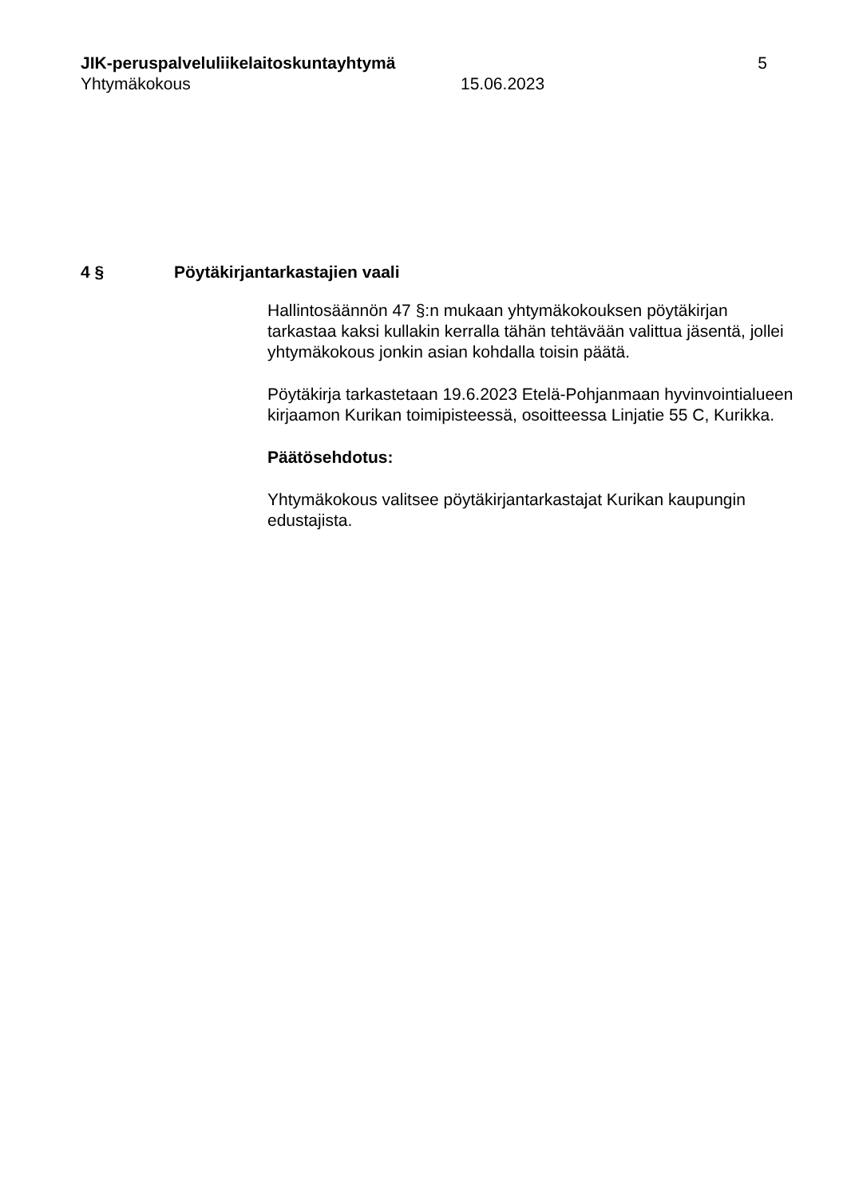JIK-peruspalveluliikelaitoskuntayhtymä
5
Yhtymäkokous 15.06.2023
4 § Pöytäkirjantarkastajien vaali
Hallintosäännön 47 §:n mukaan yhtymäkokouksen pöytäkirjan tarkastaa kaksi kullakin kerralla tähän tehtävään valittua jäsentä, jollei yhtymäkokous jonkin asian kohdalla toisin päätä.
Pöytäkirja tarkastetaan 19.6.2023 Etelä-Pohjanmaan hyvinvointialueen kirjaamon Kurikan toimipisteessä, osoitteessa Linjatie 55 C, Kurikka.
Päätösehdotus:
Yhtymäkokous valitsee pöytäkirjantarkastajat Kurikan kaupungin edustajista.